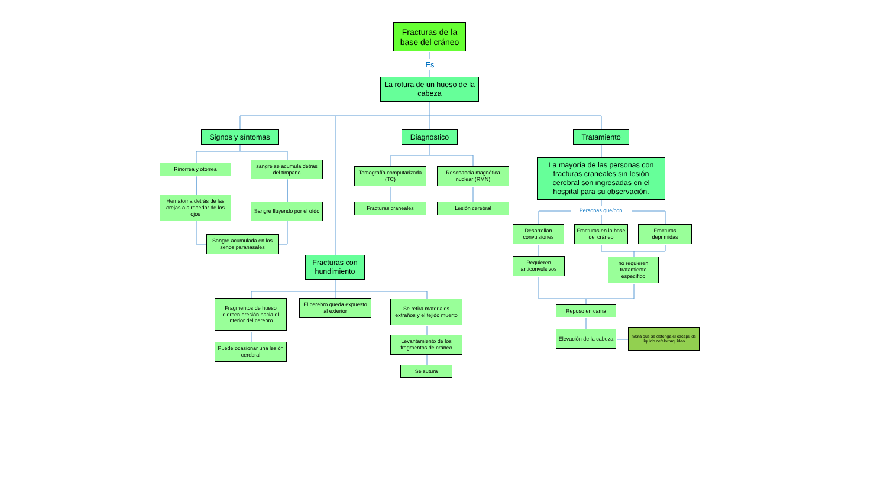Fracturas de la base del cráneo
Es
La rotura de un hueso de la cabeza
Signos y síntomas
Rinorrea y otorrea
sangre se acumula detrás del tímpano
Hematoma detrás de las orejas o alrededor de los ojos
Sangre fluyendo por el oído
Sangre acumulada en los senos paranasales
Diagnostico
Tomografía computarizada (TC)
Resonancia magnética nuclear (RMN)
Fracturas craneales
Lesión cerebral
Fracturas con hundimiento
Fragmentos de hueso ejercen presión hacia el interior del cerebro
Puede ocasionar una lesión cerebral
El cerebro queda expuesto al exterior
Se retira materiales extraños y el tejido muerto
Levantamiento de los fragmentos de cráneo
Se sutura
Tratamiento
La mayoría de las personas con fracturas craneales sin lesión cerebral son ingresadas en el hospital para su observación.
Personas que/con
Desarrollan convulsiones
Fracturas en la base del cráneo
Fracturas deprimidas
Requieren anticonvulsivos
no requieren tratamiento específico
Reposo en cama
Elevación de la cabeza
hasta que se detenga el escape de líquido cefalorraquídeo